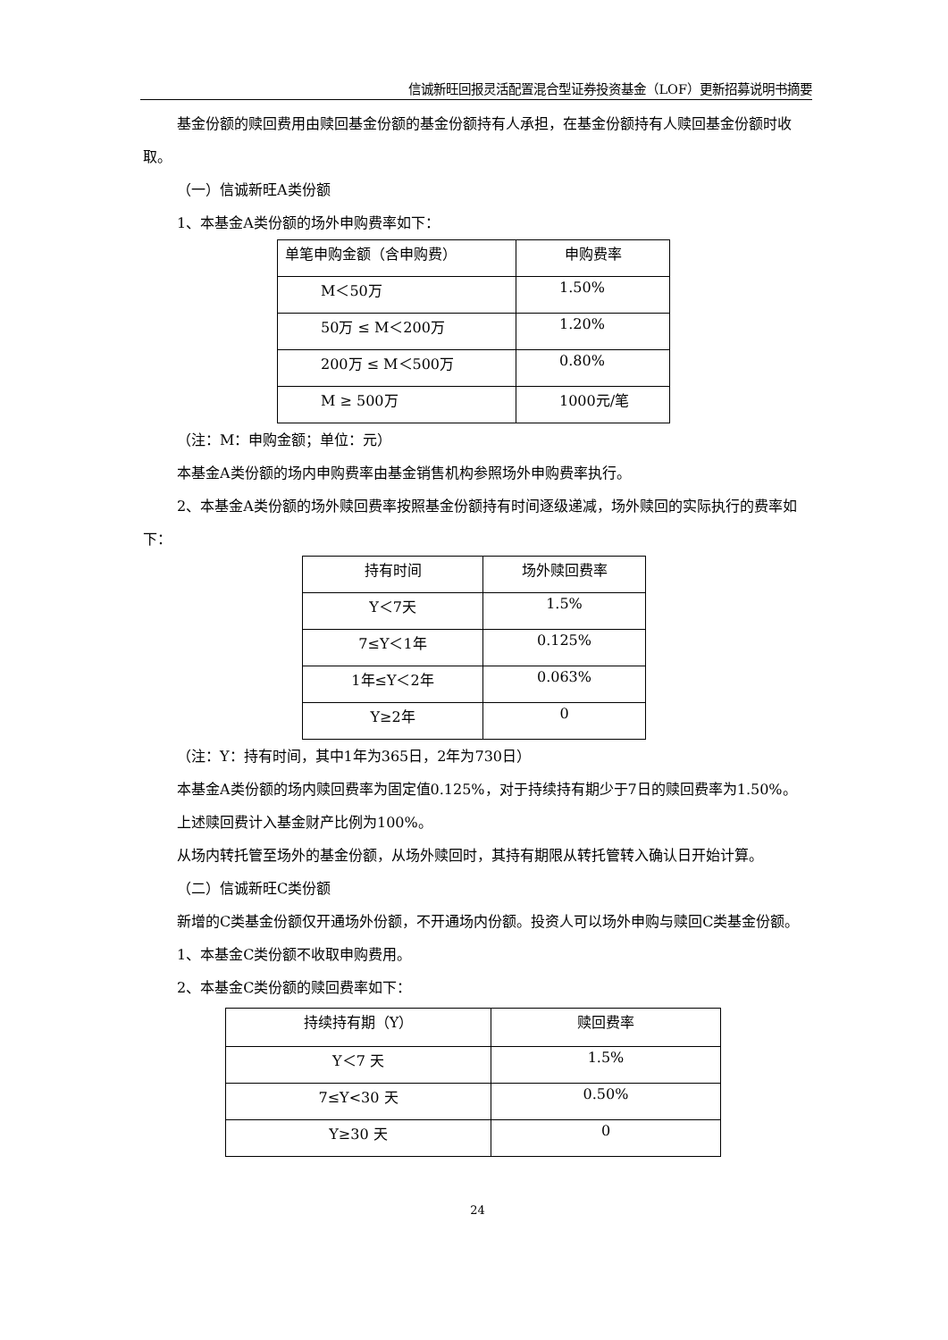信诚新旺回报灵活配置混合型证券投资基金（LOF）更新招募说明书摘要
基金份额的赎回费用由赎回基金份额的基金份额持有人承担，在基金份额持有人赎回基金份额时收取。
（一）信诚新旺A类份额
1、本基金A类份额的场外申购费率如下：
| 单笔申购金额（含申购费） | 申购费率 |
| M＜50万 | 1.50% |
| 50万 ≤ M＜200万 | 1.20% |
| 200万 ≤ M＜500万 | 0.80% |
| M ≥ 500万 | 1000元/笔 |
（注：M：申购金额；单位：元）
本基金A类份额的场内申购费率由基金销售机构参照场外申购费率执行。
2、本基金A类份额的场外赎回费率按照基金份额持有时间逐级递减，场外赎回的实际执行的费率如下：
| 持有时间 | 场外赎回费率 |
| Y＜7天 | 1.5% |
| 7≤Y＜1年 | 0.125% |
| 1年≤Y＜2年 | 0.063% |
| Y≥2年 | 0 |
（注：Y：持有时间，其中1年为365日，2年为730日）
本基金A类份额的场内赎回费率为固定值0.125%，对于持续持有期少于7日的赎回费率为1.50%。
上述赎回费计入基金财产比例为100%。
从场内转托管至场外的基金份额，从场外赎回时，其持有期限从转托管转入确认日开始计算。
（二）信诚新旺C类份额
新增的C类基金份额仅开通场外份额，不开通场内份额。投资人可以场外申购与赎回C类基金份额。
1、本基金C类份额不收取申购费用。
2、本基金C类份额的赎回费率如下：
| 持续持有期（Y） | 赎回费率 |
| Y＜7 天 | 1.5% |
| 7≤Y<30 天 | 0.50% |
| Y≥30 天 | 0 |
24